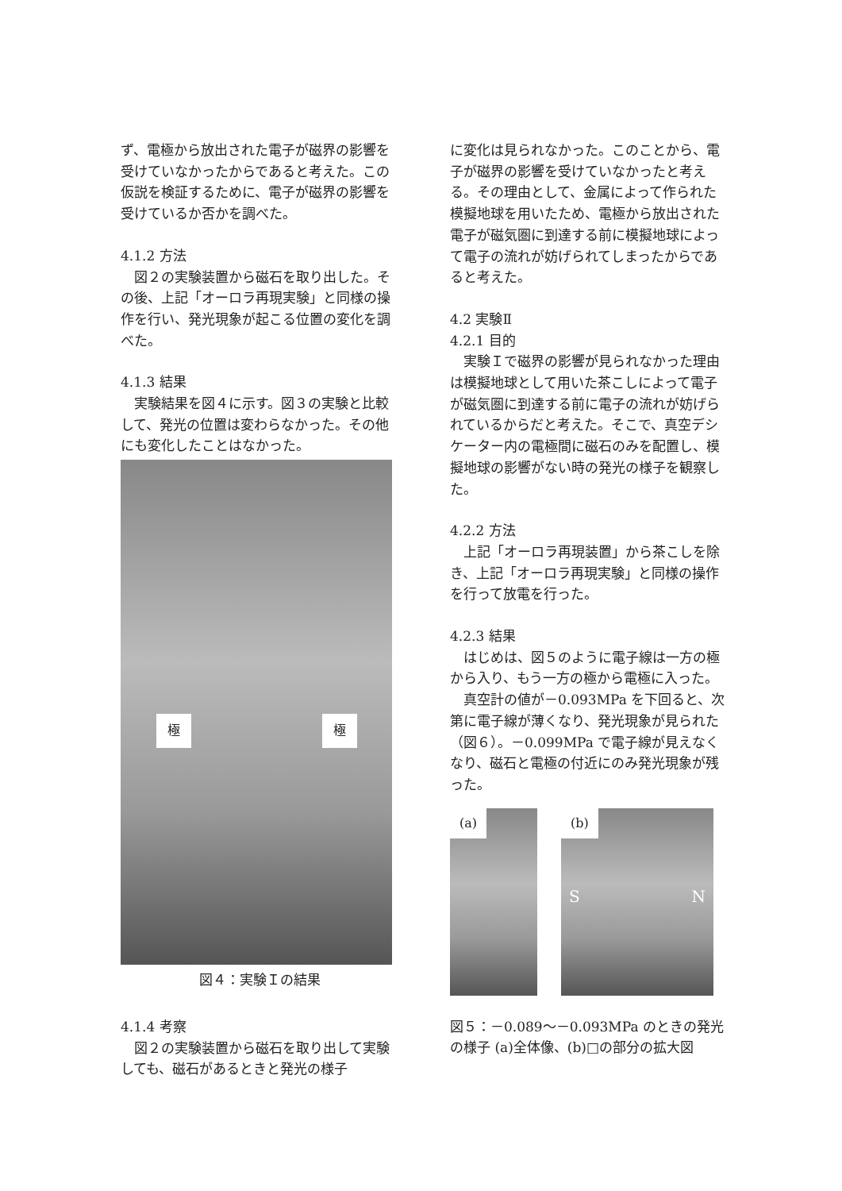ず、電極から放出された電子が磁界の影響を受けていなかったからであると考えた。この仮説を検証するために、電子が磁界の影響を受けているか否かを調べた。
4.1.2 方法
　図２の実験装置から磁石を取り出した。その後、上記「オーロラ再現実験」と同様の操作を行い、発光現象が起こる位置の変化を調べた。
4.1.3 結果
　実験結果を図４に示す。図３の実験と比較して、発光の位置は変わらなかった。その他にも変化したことはなかった。
極 極
図４：実験Ｉの結果
4.1.4 考察
　図２の実験装置から磁石を取り出して実験しても、磁石があるときと発光の様子
に変化は見られなかった。このことから、電子が磁界の影響を受けていなかったと考える。その理由として、金属によって作られた模擬地球を用いたため、電極から放出された電子が磁気圏に到達する前に模擬地球によって電子の流れが妨げられてしまったからであると考えた。
4.2 実験Ⅱ
4.2.1 目的
　実験Ｉで磁界の影響が見られなかった理由は模擬地球として用いた茶こしによって電子が磁気圏に到達する前に電子の流れが妨げられているからだと考えた。そこで、真空デシケーター内の電極間に磁石のみを配置し、模擬地球の影響がない時の発光の様子を観察した。
4.2.2 方法
　上記「オーロラ再現装置」から茶こしを除き、上記「オーロラ再現実験」と同様の操作を行って放電を行った。
4.2.3 結果
　はじめは、図５のように電子線は一方の極から入り、もう一方の極から電極に入った。
　真空計の値が－0.093MPa を下回ると、次第に電子線が薄くなり、発光現象が見られた（図６）。－0.099MPa で電子線が見えなくなり、磁石と電極の付近にのみ発光現象が残った。
(a) (b)
S N
図５：－0.089～－0.093MPa のときの発光の様子 (a)全体像、(b)□の部分の拡大図